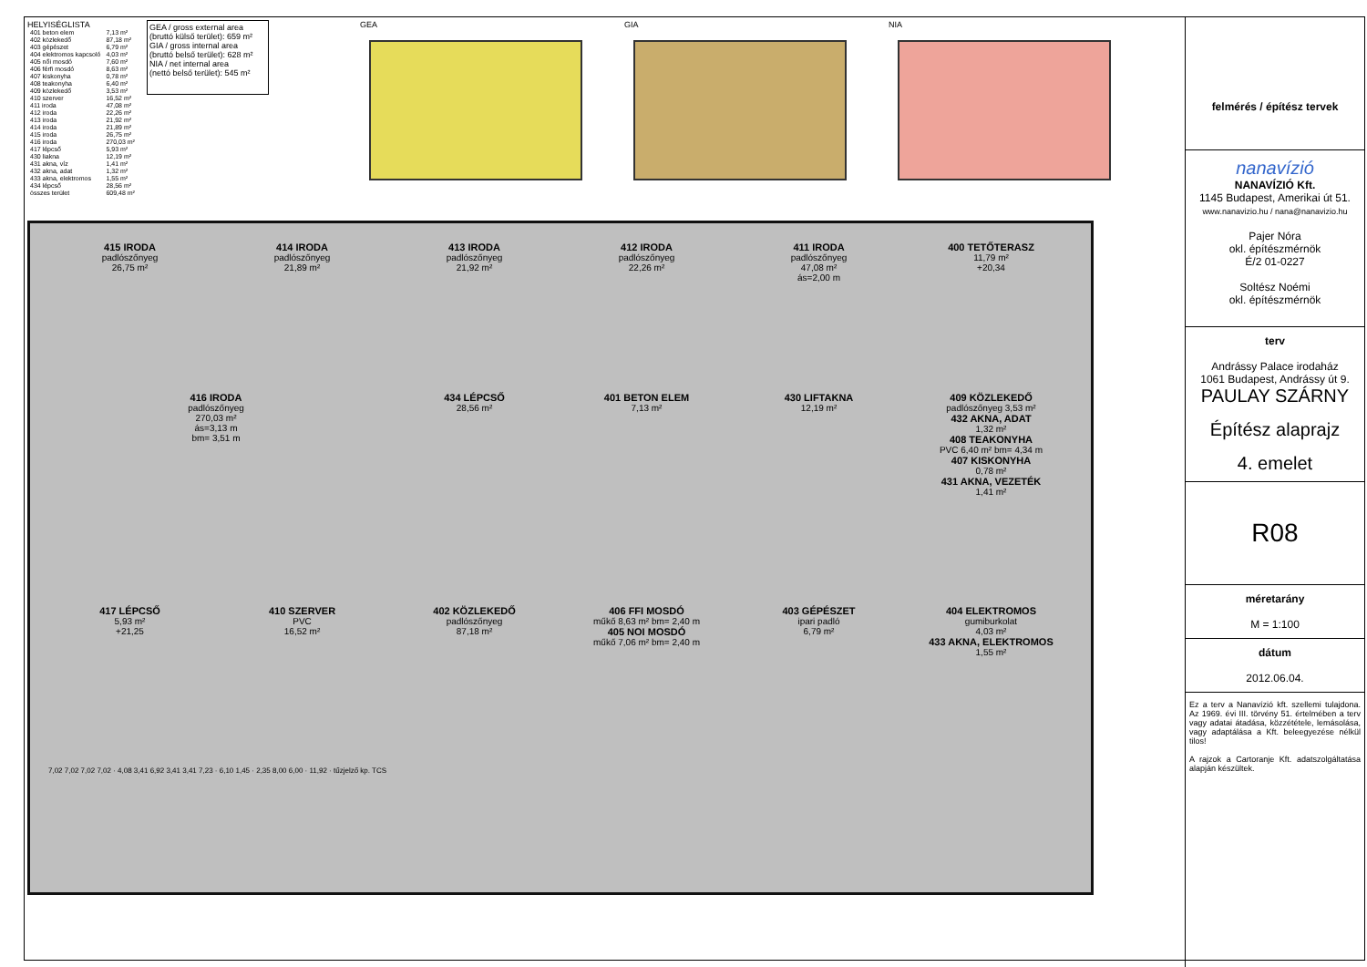HELYISÉGLISTA
| 401 beton elem | 7,13 m² |
| 402 közlekedő | 87,18 m² |
| 403 gépészet | 6,79 m² |
| 404 elektromos kapcsoló | 4,03 m² |
| 405 női mosdó | 7,60 m² |
| 406 férfi mosdó | 8,63 m² |
| 407 kiskonyha | 0,78 m² |
| 408 teakonyha | 6,40 m² |
| 409 közlekedő | 3,53 m² |
| 410 szerver | 16,52 m² |
| 411 iroda | 47,08 m² |
| 412 iroda | 22,26 m² |
| 413 iroda | 21,92 m² |
| 414 iroda | 21,89 m² |
| 415 iroda | 26,75 m² |
| 416 iroda | 270,03 m² |
| 417 lépcső | 5,93 m² |
| 430 liakna | 12,19 m² |
| 431 akna, víz | 1,41 m² |
| 432 akna, adat | 1,32 m² |
| 433 akna, elektromos | 1,55 m² |
| 434 lépcső | 28,56 m² |
| összes terület | 609,48 m² |
GEA / gross external area
(bruttó külső terület): 659 m²
GIA / gross internal area
(bruttó belső terület): 628 m²
NIA / net internal area
(nettó belső terület): 545 m²
GEA GIA NIA
415 IRODA
padlószőnyeg
26,75 m²
414 IRODA
padlószőnyeg
21,89 m²
413 IRODA
padlószőnyeg
21,92 m²
412 IRODA
padlószőnyeg
22,26 m²
411 IRODA
padlószőnyeg
47,08 m²
ás=2,00 m
400 TETŐTERASZ
11,79 m²
+20,34
416 IRODA
padlószőnyeg
270,03 m²
ás=3,13 m
bm= 3,51 m
434 LÉPCSŐ
28,56 m²
401 BETON ELEM
7,13 m²
430 LIFTAKNA
12,19 m²
409 KÖZLEKEDŐ
padlószőnyeg 3,53 m²
432 AKNA, ADAT
1,32 m²
408 TEAKONYHA
PVC 6,40 m² bm= 4,34 m
407 KISKONYHA
0,78 m²
431 AKNA, VEZETÉK
1,41 m²
417 LÉPCSŐ
5,93 m²
+21,25
410 SZERVER
PVC
16,52 m²
402 KÖZLEKEDŐ
padlószőnyeg
87,18 m²
406 FFI MOSDÓ
műkő 8,63 m² bm= 2,40 m
405 NOI MOSDÓ
műkő 7,06 m² bm= 2,40 m
403 GÉPÉSZET
ipari padló
6,79 m²
404 ELEKTROMOS
gumiburkolat
4,03 m²
433 AKNA, ELEKTROMOS
1,55 m²
7,02 7,02 7,02 7,02 · 4,08 3,41 6,92 3,41 3,41 7,23 · 6,10 1,45 · 2,35 8,00 6,00 · 11,92 · tűzjelző kp. TCS
felmérés / építész tervek
nanavízió
NANAVÍZIÓ Kft.
1145 Budapest, Amerikai út 51.
www.nanavizio.hu / nana@nanavizio.hu
Pajer Nóra
okl. építészmérnök
É/2 01-0227
Soltész Noémi
okl. építészmérnök
terv
Andrássy Palace irodaház
1061 Budapest, Andrássy út 9.
PAULAY SZÁRNY
Építész alaprajz
4. emelet
R08
méretarány
M = 1:100
dátum
2012.06.04.
Ez a terv a Nanavízió kft. szellemi tulajdona. Az 1969. évi III. törvény 51. értelmében a terv vagy adatai átadása, közzététele, lemásolása, vagy adaptálása a Kft. beleegyezése nélkül tilos!
A rajzok a Cartoranje Kft. adatszolgáltatása alapján készültek.